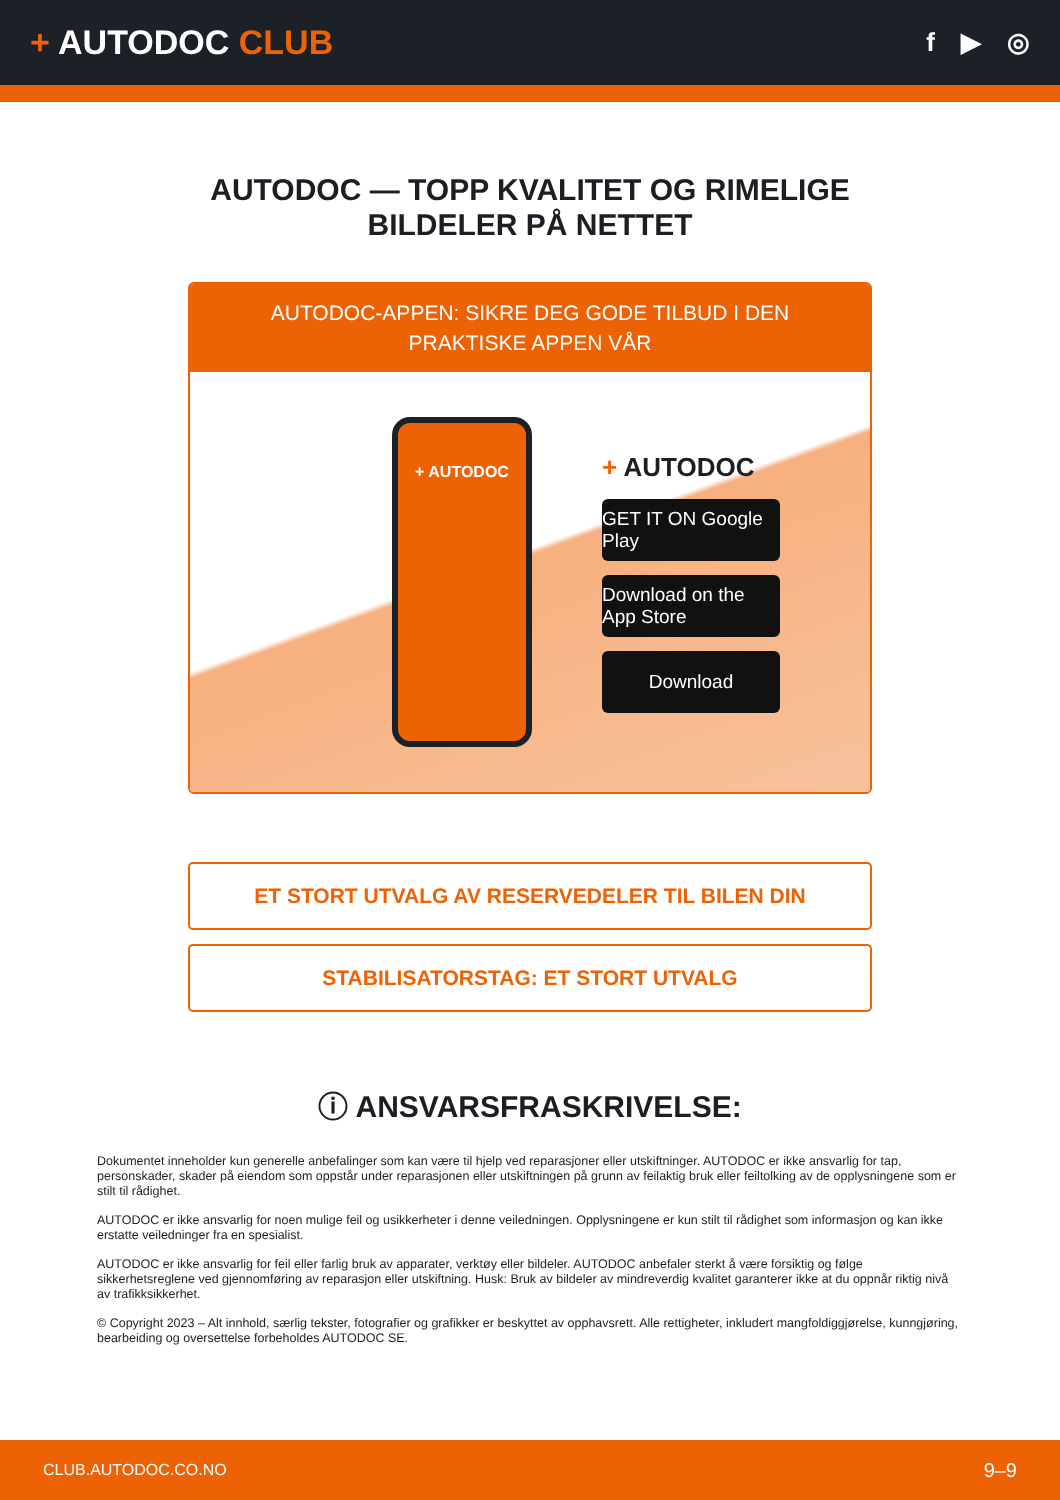+ AUTODOC CLUB
f ▶ ◎
AUTODOC — TOPP KVALITET OG RIMELIGE BILDELER PÅ NETTET
AUTODOC-APPEN: SIKRE DEG GODE TILBUD I DEN PRAKTISKE APPEN VÅR
+ AUTODOC
+ AUTODOC
GET IT ON Google Play
Download on the App Store
Download
ET STORT UTVALG AV RESERVEDELER TIL BILEN DIN
STABILISATORSTAG: ET STORT UTVALG
ⓘ ANSVARSFRASKRIVELSE:
Dokumentet inneholder kun generelle anbefalinger som kan være til hjelp ved reparasjoner eller utskiftninger. AUTODOC er ikke ansvarlig for tap, personskader, skader på eiendom som oppstår under reparasjonen eller utskiftningen på grunn av feilaktig bruk eller feiltolking av de opplysningene som er stilt til rådighet.
AUTODOC er ikke ansvarlig for noen mulige feil og usikkerheter i denne veiledningen. Opplysningene er kun stilt til rådighet som informasjon og kan ikke erstatte veiledninger fra en spesialist.
AUTODOC er ikke ansvarlig for feil eller farlig bruk av apparater, verktøy eller bildeler. AUTODOC anbefaler sterkt å være forsiktig og følge sikkerhetsreglene ved gjennomføring av reparasjon eller utskiftning. Husk: Bruk av bildeler av mindreverdig kvalitet garanterer ikke at du oppnår riktig nivå av trafikksikkerhet.
© Copyright 2023 – Alt innhold, særlig tekster, fotografier og grafikker er beskyttet av opphavsrett. Alle rettigheter, inkludert mangfoldiggjørelse, kunngjøring, bearbeiding og oversettelse forbeholdes AUTODOC SE.
CLUB.AUTODOC.CO.NO 9–9